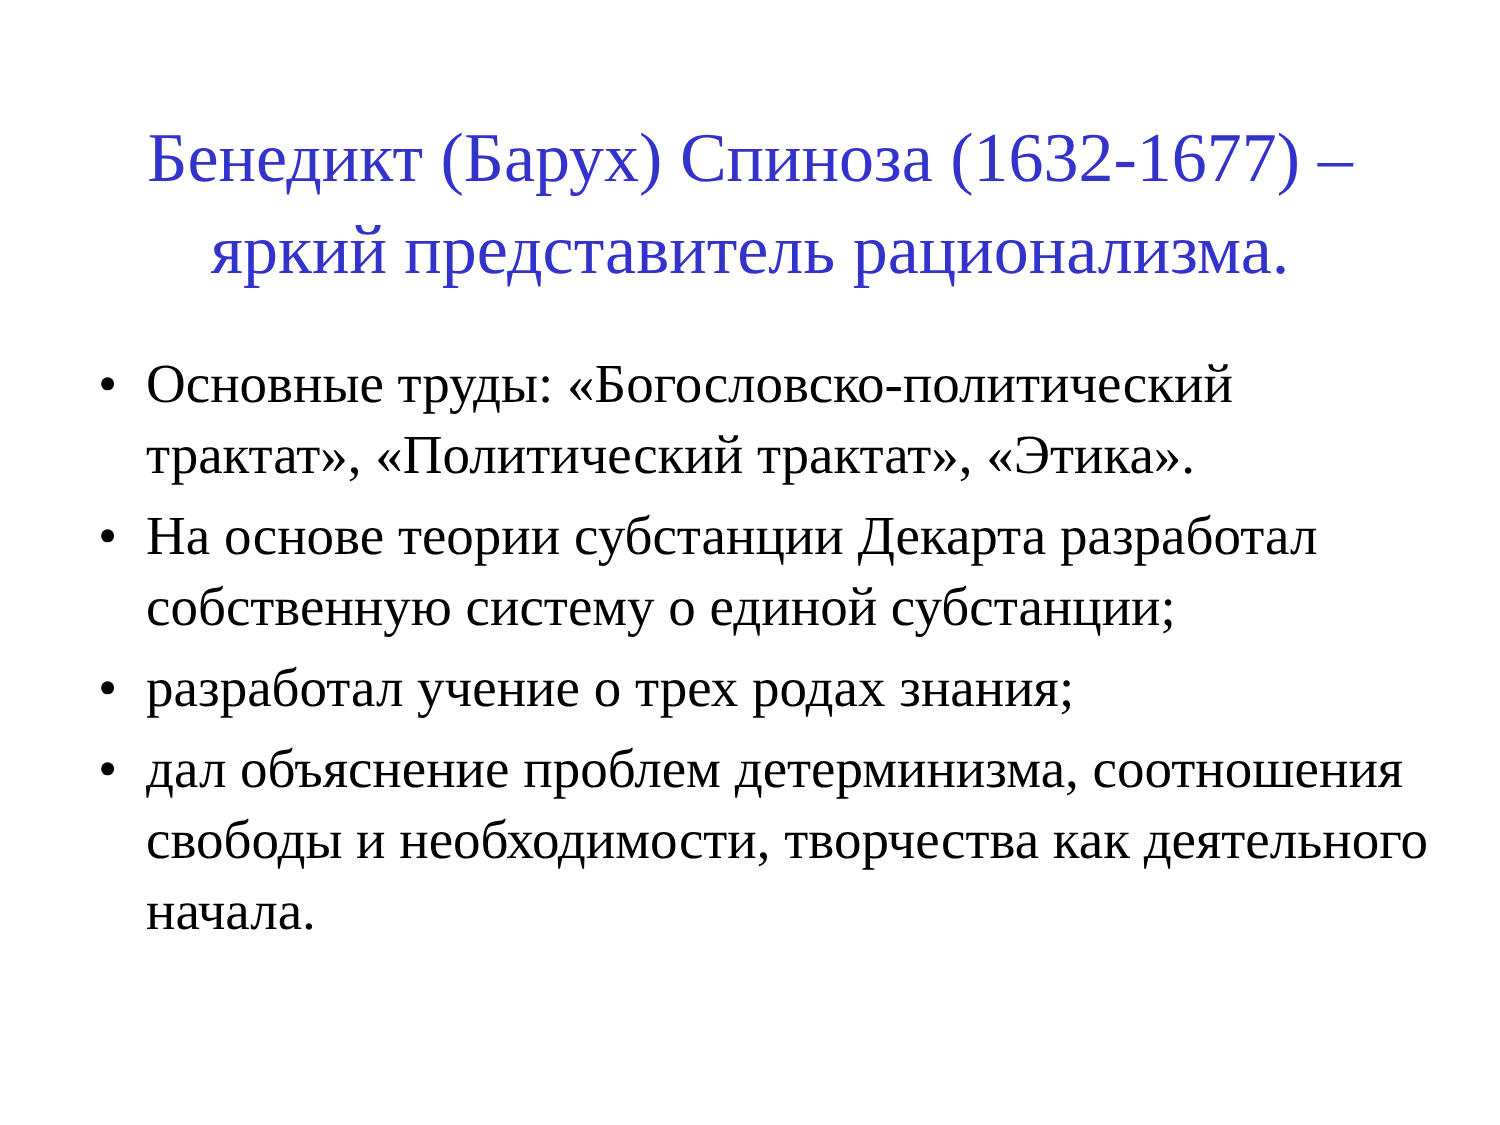Бенедикт (Барух) Спиноза (1632-1677) –
яркий представитель рационализма.
• Основные труды: «Богословско-политический трактат», «Политический трактат», «Этика».
• На основе теории субстанции Декарта разработал собственную систему о единой субстанции;
• разработал учение о трех родах знания;
• дал объяснение проблем детерминизма, соотношения свободы и необходимости, творчества как деятельного начала.